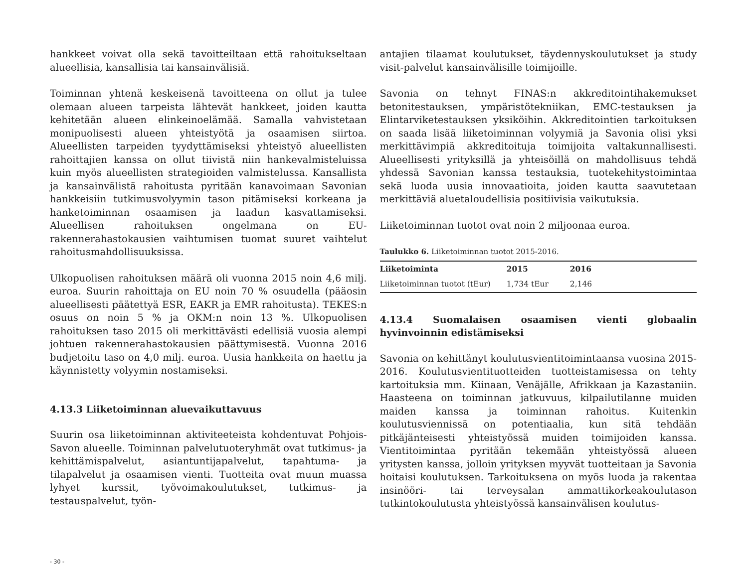hankkeet voivat olla sekä tavoitteiltaan että rahoitukseltaan alueellisia, kansallisia tai kansainvälisiä.
Toiminnan yhtenä keskeisenä tavoitteena on ollut ja tulee olemaan alueen tarpeista lähtevät hankkeet, joiden kautta kehitetään alueen elinkeinoelämää. Samalla vahvistetaan monipuolisesti alueen yhteistyötä ja osaamisen siirtoa. Alueellisten tarpeiden tyydyttämiseksi yhteistyö alueellisten rahoittajien kanssa on ollut tiivistä niin hankevalmisteluissa kuin myös alueellisten strategioiden valmistelussa. Kansallista ja kansainvälistä rahoitusta pyritään kanavoimaan Savonian hankkeisiin tutkimusvolyymin tason pitämiseksi korkeana ja hanketoiminnan osaamisen ja laadun kasvattamiseksi. Alueellisen rahoituksen ongelmana on EU-rakennerahastokausien vaihtumisen tuomat suuret vaihtelut rahoitusmahdollisuuksissa.
Ulkopuolisen rahoituksen määrä oli vuonna 2015 noin 4,6 milj. euroa. Suurin rahoittaja on EU noin 70 % osuudella (pääosin alueellisesti päätettyä ESR, EAKR ja EMR rahoitusta). TEKES:n osuus on noin 5 % ja OKM:n noin 13 %. Ulkopuolisen rahoituksen taso 2015 oli merkittävästi edellisiä vuosia alempi johtuen rakennerahastokausien päättymisestä. Vuonna 2016 budjetoitu taso on 4,0 milj. euroa. Uusia hankkeita on haettu ja käynnistetty volyymin nostamiseksi.
4.13.3 Liiketoiminnan aluevaikuttavuus
Suurin osa liiketoiminnan aktiviteeteista kohdentuvat Pohjois-Savon alueelle. Toiminnan palvelutuoteryhmät ovat tutkimus- ja kehittämispalvelut, asiantuntijapalvelut, tapahtuma- ja tilapalvelut ja osaamisen vienti. Tuotteita ovat muun muassa lyhyet kurssit, työvoimakoulutukset, tutkimus- ja testauspalvelut, työn-
antajien tilaamat koulutukset, täydennyskoulutukset ja study visit-palvelut kansainvälisille toimijoille.
Savonia on tehnyt FINAS:n akkreditointihakemukset betonitestauksen, ympäristötekniikan, EMC-testauksen ja Elintarviketestauksen yksiköihin. Akkreditointien tarkoituksen on saada lisää liiketoiminnan volyymiä ja Savonia olisi yksi merkittävimpiä akkreditoituja toimijoita valtakunnallisesti. Alueellisesti yrityksillä ja yhteisöillä on mahdollisuus tehdä yhdessä Savonian kanssa testauksia, tuotekehitystoimintaa sekä luoda uusia innovaatioita, joiden kautta saavutetaan merkittäviä aluetaloudellisia positiivisia vaikutuksia.
Liiketoiminnan tuotot ovat noin 2 miljoonaa euroa.
Taulukko 6. Liiketoiminnan tuotot 2015-2016.
| Liiketoiminta | 2015 | 2016 |
| --- | --- | --- |
| Liiketoiminnan tuotot (tEur) | 1,734 tEur | 2,146 |
4.13.4 Suomalaisen osaamisen vienti globaalin hyvinvoinnin edistämiseksi
Savonia on kehittänyt koulutusvientitoimintaansa vuosina 2015-2016. Koulutusvientituotteiden tuotteistamisessa on tehty kartoituksia mm. Kiinaan, Venäjälle, Afrikkaan ja Kazastaniin. Haasteena on toiminnan jatkuvuus, kilpailutilanne muiden maiden kanssa ja toiminnan rahoitus. Kuitenkin koulutusviennissä on potentiaalia, kun sitä tehdään pitkäjänteisesti yhteistyössä muiden toimijoiden kanssa. Vientitoimintaa pyritään tekemään yhteistyössä alueen yritysten kanssa, jolloin yrityksen myyvät tuotteitaan ja Savonia hoitaisi koulutuksen. Tarkoituksena on myös luoda ja rakentaa insinööri- tai terveysalan ammattikorkeakoulutason tutkintokoulutusta yhteistyössä kansainvälisen koulutus-
- 30 -